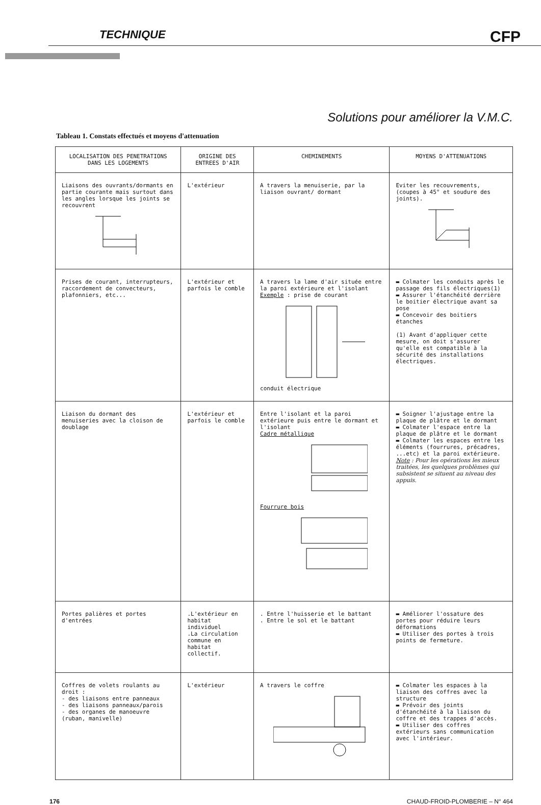TECHNIQUE CFP
Solutions pour améliorer la V.M.C.
Tableau 1. Constats effectués et moyens d'attenuation
| LOCALISATION DES PENETRATIONS DANS LES LOGEMENTS | ORIGINE DES ENTREES D'AIR | CHEMINEMENTS | MOYENS D'ATTENUATIONS |
| --- | --- | --- | --- |
| Liaisons des ouvrants/dormants en partie courante mais surtout dans les angles lorsque les joints se recouvrent | L'extérieur | A travers la menuiserie, par la liaison ouvrant/ dormant | Eviter les recouvrements, (coupes à 45° et soudure des joints). |
| Prises de courant, interrupteurs, raccordement de convecteurs, plafonniers, etc... | L'extérieur et parfois le comble | A travers la lame d'air située entre la paroi extérieure et l'isolant Exemple : prise de courant conduit électrique | ▬ Colmater les conduits après le passage des fils électriques(1) ▬ Assurer l'étanchéité derrière le boitier électrique avant sa pose ▬ Concevoir des boitiers étanches (1) Avant d'appliquer cette mesure, on doit s'assurer qu'elle est compatible à la sécurité des installations électriques. |
| Liaison du dormant des menuiseries avec la cloison de doublage | L'extérieur et parfois le comble | Entre l'isolant et la paroi extérieure puis entre le dormant et l'isolant Cadre métallique Fourrure bois | ▬ Soigner l'ajustage entre la plaque de plâtre et le dormant ▬ Colmater l'espace entre la plaque de plâtre et le dormant ▬ Colmater les espaces entre les éléments (fourrures, précadres, ...etc) et la paroi extérieure. Note : Pour les opérations les mieux traitées, les quelques problèmes qui subsistent se situent au niveau des appuis. |
| Portes palières et portes d'entrées | .L'extérieur en habitat individuel .La circulation commune en habitat collectif. | . Entre l'huisserie et le battant . Entre le sol et le battant | ▬ Améliorer l'ossature des portes pour réduire leurs déformations ▬ Utiliser des portes à trois points de fermeture. |
| Coffres de volets roulants au droit : - des liaisons entre panneaux - des liaisons panneaux/parois - des organes de manoeuvre (ruban, manivelle) | L'extérieur | A travers le coffre | ▬ Colmater les espaces à la liaison des coffres avec la structure ▬ Prévoir des joints d'étanchéité à la liaison du coffre et des trappes d'accès. ▬ Utiliser des coffres extérieurs sans communication avec l'intérieur. |
176 CHAUD-FROID-PLOMBERIE – N° 464